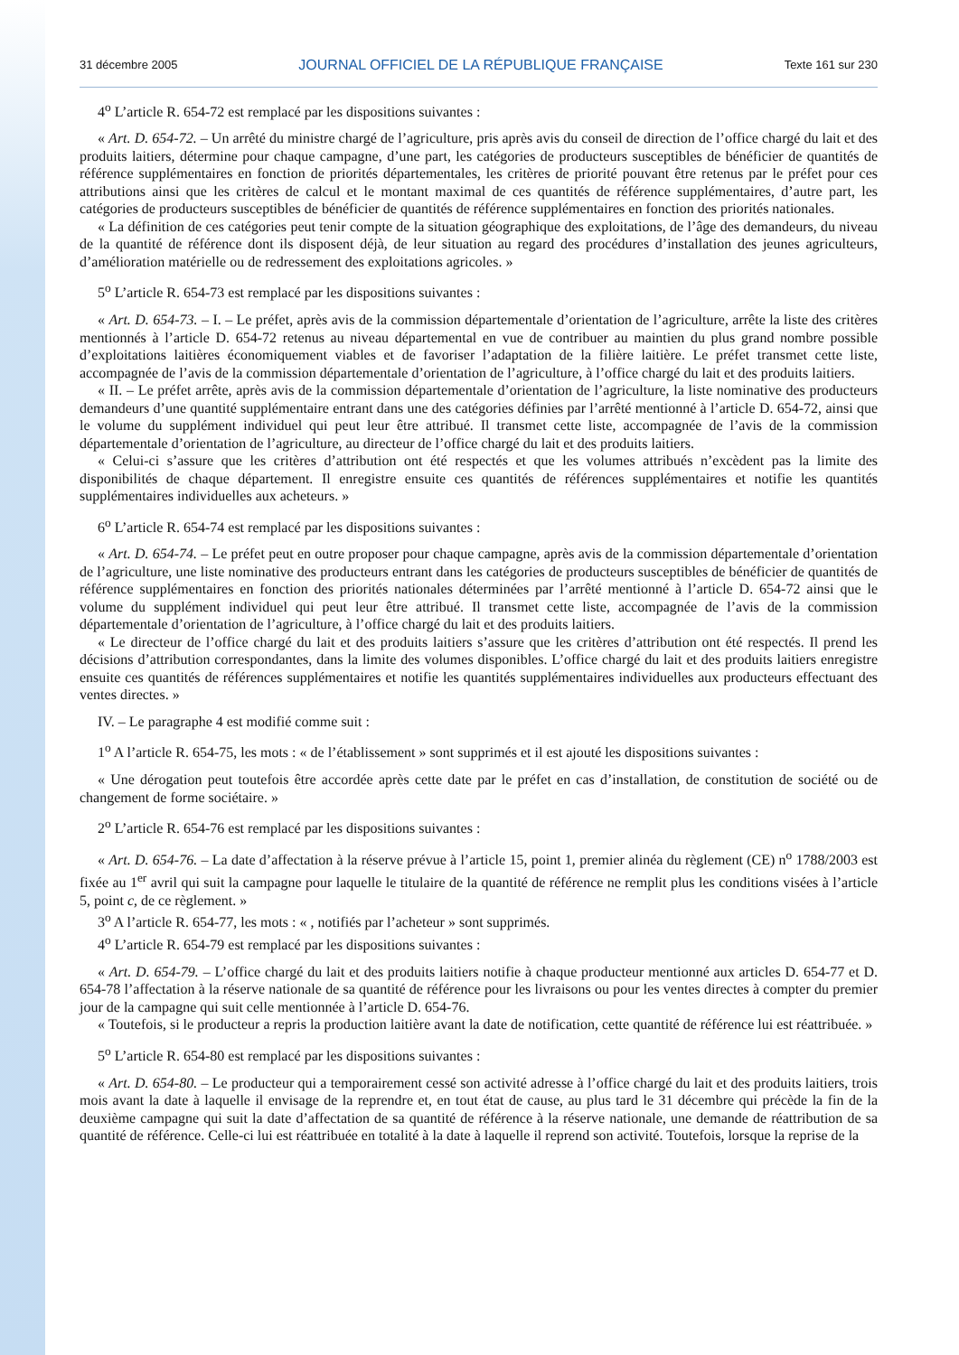31 décembre 2005 JOURNAL OFFICIEL DE LA RÉPUBLIQUE FRANÇAISE Texte 161 sur 230
4<sup>o</sup> L’article R. 654-72 est remplacé par les dispositions suivantes :
« Art. D. 654-72. – Un arrêté du ministre chargé de l’agriculture, pris après avis du conseil de direction de l’office chargé du lait et des produits laitiers, détermine pour chaque campagne, d’une part, les catégories de producteurs susceptibles de bénéficier de quantités de référence supplémentaires en fonction de priorités départementales, les critères de priorité pouvant être retenus par le préfet pour ces attributions ainsi que les critères de calcul et le montant maximal de ces quantités de référence supplémentaires, d’autre part, les catégories de producteurs susceptibles de bénéficier de quantités de référence supplémentaires en fonction des priorités nationales.
« La définition de ces catégories peut tenir compte de la situation géographique des exploitations, de l’âge des demandeurs, du niveau de la quantité de référence dont ils disposent déjà, de leur situation au regard des procédures d’installation des jeunes agriculteurs, d’amélioration matérielle ou de redressement des exploitations agricoles. »
5<sup>o</sup> L’article R. 654-73 est remplacé par les dispositions suivantes :
« Art. D. 654-73. – I. – Le préfet, après avis de la commission départementale d’orientation de l’agriculture, arrête la liste des critères mentionnés à l’article D. 654-72 retenus au niveau départemental en vue de contribuer au maintien du plus grand nombre possible d’exploitations laitières économiquement viables et de favoriser l’adaptation de la filière laitière. Le préfet transmet cette liste, accompagnée de l’avis de la commission départementale d’orientation de l’agriculture, à l’office chargé du lait et des produits laitiers.
« II. – Le préfet arrête, après avis de la commission départementale d’orientation de l’agriculture, la liste nominative des producteurs demandeurs d’une quantité supplémentaire entrant dans une des catégories définies par l’arrêté mentionné à l’article D. 654-72, ainsi que le volume du supplément individuel qui peut leur être attribué. Il transmet cette liste, accompagnée de l’avis de la commission départementale d’orientation de l’agriculture, au directeur de l’office chargé du lait et des produits laitiers.
« Celui-ci s’assure que les critères d’attribution ont été respectés et que les volumes attribués n’excèdent pas la limite des disponibilités de chaque département. Il enregistre ensuite ces quantités de références supplémentaires et notifie les quantités supplémentaires individuelles aux acheteurs. »
6<sup>o</sup> L’article R. 654-74 est remplacé par les dispositions suivantes :
« Art. D. 654-74. – Le préfet peut en outre proposer pour chaque campagne, après avis de la commission départementale d’orientation de l’agriculture, une liste nominative des producteurs entrant dans les catégories de producteurs susceptibles de bénéficier de quantités de référence supplémentaires en fonction des priorités nationales déterminées par l’arrêté mentionné à l’article D. 654-72 ainsi que le volume du supplément individuel qui peut leur être attribué. Il transmet cette liste, accompagnée de l’avis de la commission départementale d’orientation de l’agriculture, à l’office chargé du lait et des produits laitiers.
« Le directeur de l’office chargé du lait et des produits laitiers s’assure que les critères d’attribution ont été respectés. Il prend les décisions d’attribution correspondantes, dans la limite des volumes disponibles. L’office chargé du lait et des produits laitiers enregistre ensuite ces quantités de références supplémentaires et notifie les quantités supplémentaires individuelles aux producteurs effectuant des ventes directes. »
IV. – Le paragraphe 4 est modifié comme suit :
1<sup>o</sup> A l’article R. 654-75, les mots : « de l’établissement » sont supprimés et il est ajouté les dispositions suivantes :
« Une dérogation peut toutefois être accordée après cette date par le préfet en cas d’installation, de constitution de société ou de changement de forme sociétaire. »
2<sup>o</sup> L’article R. 654-76 est remplacé par les dispositions suivantes :
« Art. D. 654-76. – La date d’affectation à la réserve prévue à l’article 15, point 1, premier alinéa du règlement (CE) n<sup>o</sup> 1788/2003 est fixée au 1<sup>er</sup> avril qui suit la campagne pour laquelle le titulaire de la quantité de référence ne remplit plus les conditions visées à l’article 5, point c, de ce règlement. »
3<sup>o</sup> A l’article R. 654-77, les mots : « , notifiés par l’acheteur » sont supprimés.
4<sup>o</sup> L’article R. 654-79 est remplacé par les dispositions suivantes :
« Art. D. 654-79. – L’office chargé du lait et des produits laitiers notifie à chaque producteur mentionné aux articles D. 654-77 et D. 654-78 l’affectation à la réserve nationale de sa quantité de référence pour les livraisons ou pour les ventes directes à compter du premier jour de la campagne qui suit celle mentionnée à l’article D. 654-76.
« Toutefois, si le producteur a repris la production laitière avant la date de notification, cette quantité de référence lui est réattribuée. »
5<sup>o</sup> L’article R. 654-80 est remplacé par les dispositions suivantes :
« Art. D. 654-80. – Le producteur qui a temporairement cessé son activité adresse à l’office chargé du lait et des produits laitiers, trois mois avant la date à laquelle il envisage de la reprendre et, en tout état de cause, au plus tard le 31 décembre qui précède la fin de la deuxième campagne qui suit la date d’affectation de sa quantité de référence à la réserve nationale, une demande de réattribution de sa quantité de référence. Celle-ci lui est réattribuée en totalité à la date à laquelle il reprend son activité. Toutefois, lorsque la reprise de la